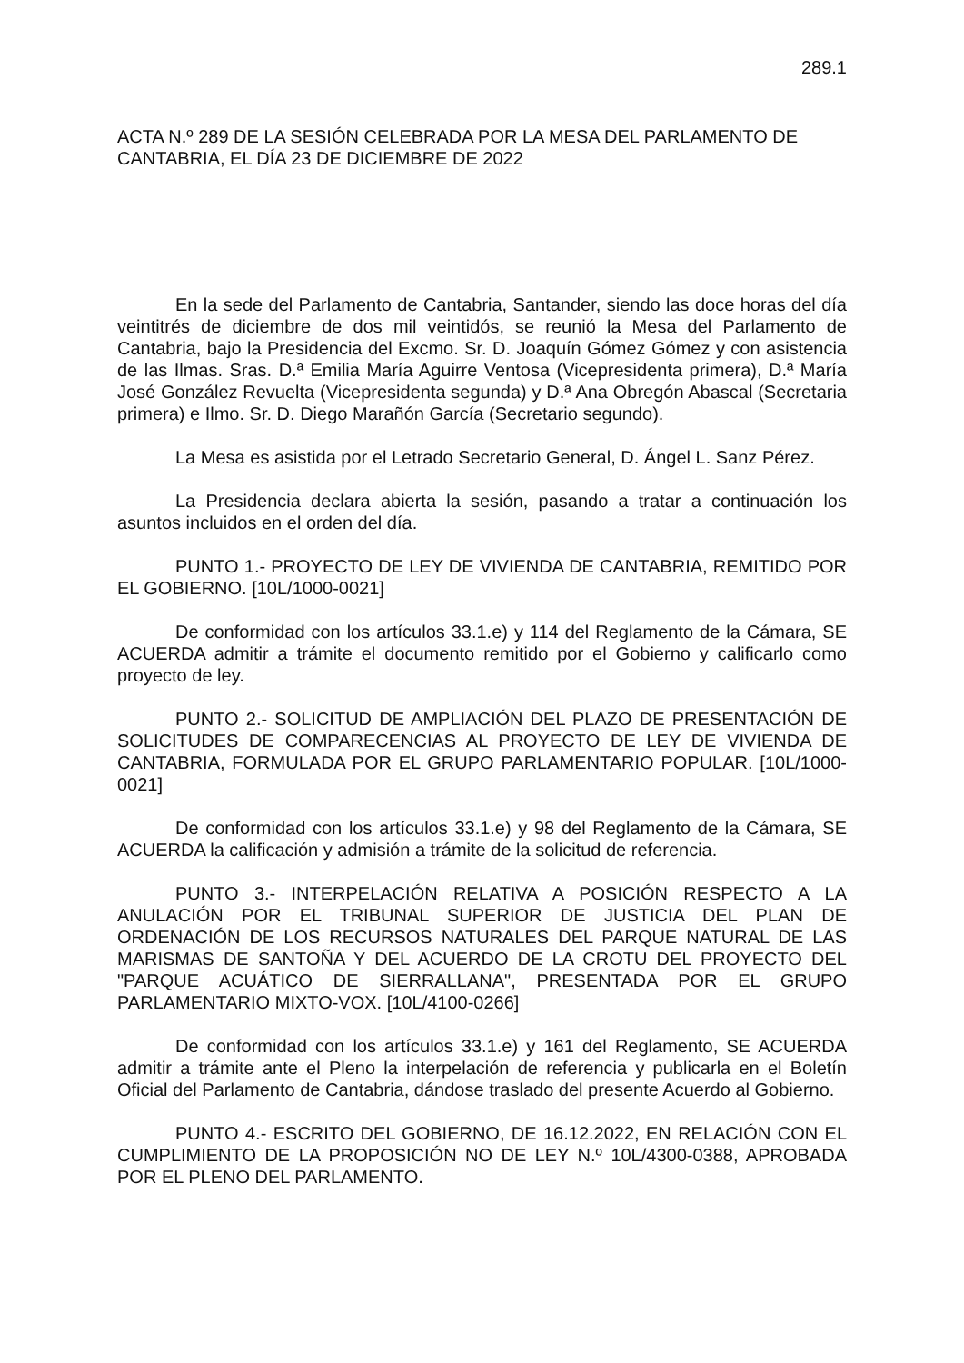289.1
ACTA N.º 289 DE LA SESIÓN CELEBRADA POR LA MESA DEL PARLAMENTO DE CANTABRIA, EL DÍA 23 DE DICIEMBRE DE 2022
En la sede del Parlamento de Cantabria, Santander, siendo las doce horas del día veintitrés de diciembre de dos mil veintidós, se reunió la Mesa del Parlamento de Cantabria, bajo la Presidencia del Excmo. Sr. D. Joaquín Gómez Gómez y con asistencia de las Ilmas. Sras. D.ª Emilia María Aguirre Ventosa (Vicepresidenta primera), D.ª María José González Revuelta (Vicepresidenta segunda) y D.ª Ana Obregón Abascal (Secretaria primera) e Ilmo. Sr. D. Diego Marañón García (Secretario segundo).
La Mesa es asistida por el Letrado Secretario General, D. Ángel L. Sanz Pérez.
La Presidencia declara abierta la sesión, pasando a tratar a continuación los asuntos incluidos en el orden del día.
PUNTO 1.- PROYECTO DE LEY DE VIVIENDA DE CANTABRIA, REMITIDO POR EL GOBIERNO. [10L/1000-0021]
De conformidad con los artículos 33.1.e) y 114 del Reglamento de la Cámara, SE ACUERDA admitir a trámite el documento remitido por el Gobierno y calificarlo como proyecto de ley.
PUNTO 2.- SOLICITUD DE AMPLIACIÓN DEL PLAZO DE PRESENTACIÓN DE SOLICITUDES DE COMPARECENCIAS AL PROYECTO DE LEY DE VIVIENDA DE CANTABRIA, FORMULADA POR EL GRUPO PARLAMENTARIO POPULAR. [10L/1000-0021]
De conformidad con los artículos 33.1.e) y 98 del Reglamento de la Cámara, SE ACUERDA la calificación y admisión a trámite de la solicitud de referencia.
PUNTO 3.- INTERPELACIÓN RELATIVA A POSICIÓN RESPECTO A LA ANULACIÓN POR EL TRIBUNAL SUPERIOR DE JUSTICIA DEL PLAN DE ORDENACIÓN DE LOS RECURSOS NATURALES DEL PARQUE NATURAL DE LAS MARISMAS DE SANTOÑA Y DEL ACUERDO DE LA CROTU DEL PROYECTO DEL "PARQUE ACUÁTICO DE SIERRALLANA", PRESENTADA POR EL GRUPO PARLAMENTARIO MIXTO-VOX. [10L/4100-0266]
De conformidad con los artículos 33.1.e) y 161 del Reglamento, SE ACUERDA admitir a trámite ante el Pleno la interpelación de referencia y publicarla en el Boletín Oficial del Parlamento de Cantabria, dándose traslado del presente Acuerdo al Gobierno.
PUNTO 4.- ESCRITO DEL GOBIERNO, DE 16.12.2022, EN RELACIÓN CON EL CUMPLIMIENTO DE LA PROPOSICIÓN NO DE LEY N.º 10L/4300-0388, APROBADA POR EL PLENO DEL PARLAMENTO.